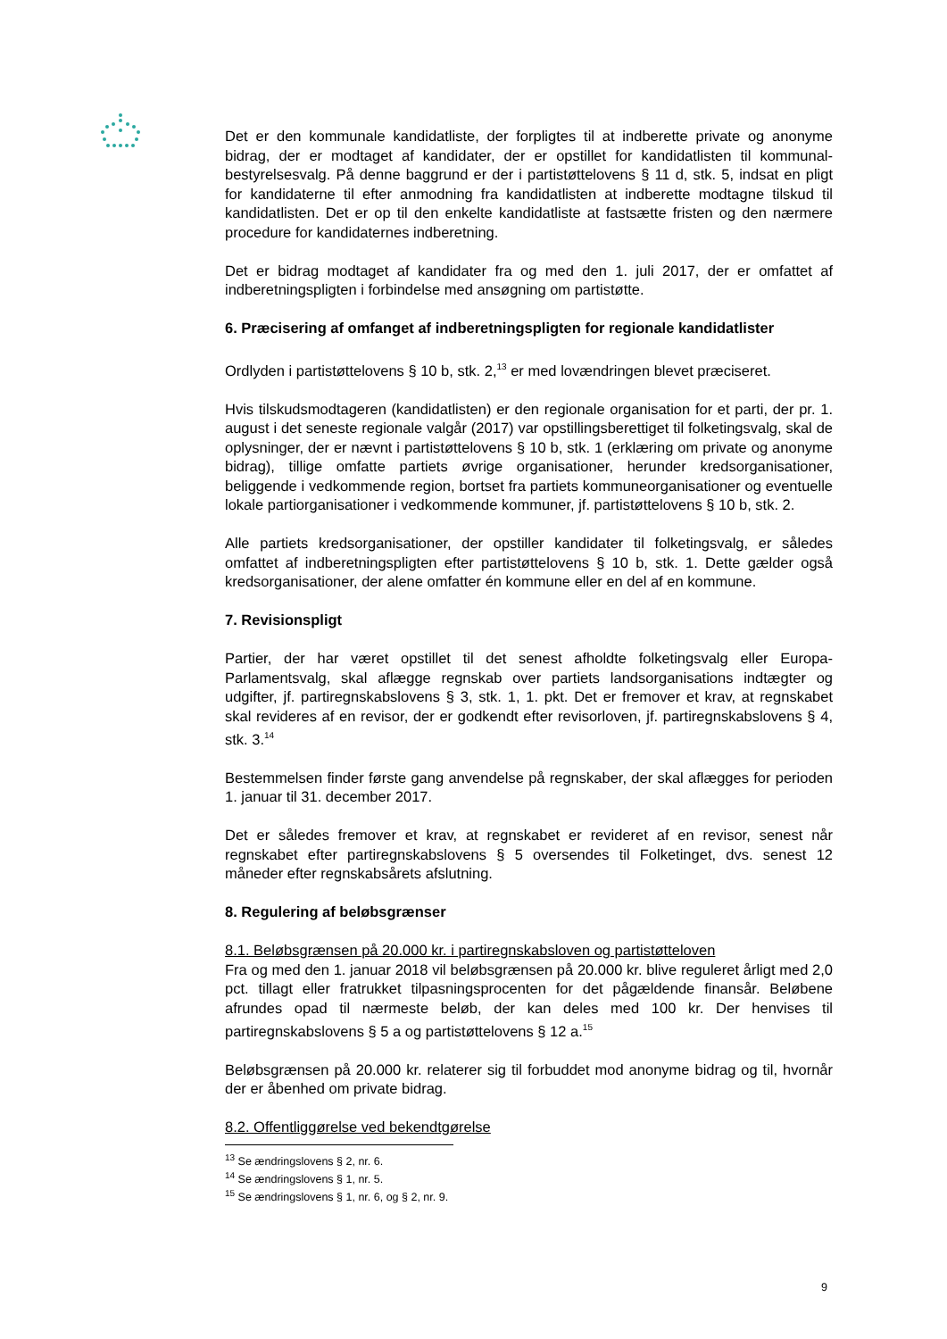Det er den kommunale kandidatliste, der forpligtes til at indberette private og anonyme bidrag, der er modtaget af kandidater, der er opstillet for kandidatlisten til kommunal­bestyrelsesvalg. På denne baggrund er der i partistøttelovens § 11 d, stk. 5, indsat en pligt for kandidaterne til efter anmodning fra kandidatlisten at indberette modtagne tilskud til kandidatlisten. Det er op til den enkelte kandidatliste at fastsætte fristen og den nærmere procedure for kandidaternes indberetning.
Det er bidrag modtaget af kandidater fra og med den 1. juli 2017, der er omfattet af indberetningspligten i forbindelse med ansøgning om partistøtte.
6. Præcisering af omfanget af indberetningspligten for regionale kandidatlister
Ordlyden i partistøttelovens § 10 b, stk. 2,<sup>13</sup> er med lovændringen blevet præciseret.
Hvis tilskudsmodtageren (kandidatlisten) er den regionale organisation for et parti, der pr. 1. august i det seneste regionale valgår (2017) var opstillingsberettiget til folke­tingsvalg, skal de oplysninger, der er nævnt i partistøttelovens § 10 b, stk. 1 (erklæring om private og anonyme bidrag), tillige omfatte partiets øvrige organisationer, herunder kredsorganisationer, beliggende i vedkommende region, bortset fra partiets kommu­neorganisationer og eventuelle lokale partiorganisationer i vedkommende kommuner, jf. partistøttelovens § 10 b, stk. 2.
Alle partiets kredsorganisationer, der opstiller kandidater til folketingsvalg, er således omfattet af indberetningspligten efter partistøttelovens § 10 b, stk. 1. Dette gælder også kredsorganisationer, der alene omfatter én kommune eller en del af en kommu­ne.
7. Revisionspligt
Partier, der har været opstillet til det senest afholdte folketingsvalg eller Europa-Parlamentsvalg, skal aflægge regnskab over partiets landsorganisations indtægter og udgifter, jf. partiregnskabslovens § 3, stk. 1, 1. pkt. Det er fremover et krav, at regn­skabet skal revideres af en revisor, der er godkendt efter revisorloven, jf. partiregn­skabslovens § 4, stk. 3.<sup>14</sup>
Bestemmelsen finder første gang anvendelse på regnskaber, der skal aflægges for perioden 1. januar til 31. december 2017.
Det er således fremover et krav, at regnskabet er revideret af en revisor, senest når regnskabet efter partiregnskabslovens § 5 oversendes til Folketinget, dvs. senest 12 måneder efter regnskabsårets afslutning.
8. Regulering af beløbsgrænser
8.1. Beløbsgrænsen på 20.000 kr. i partiregnskabsloven og partistøtteloven
Fra og med den 1. januar 2018 vil beløbsgrænsen på 20.000 kr. blive reguleret årligt med 2,0 pct. tillagt eller fratrukket tilpasningsprocenten for det pågældende finansår. Beløbene afrundes opad til nærmeste beløb, der kan deles med 100 kr. Der henvises til partiregnskabslovens § 5 a og partistøttelovens § 12 a.<sup>15</sup>
Beløbsgrænsen på 20.000 kr. relaterer sig til forbuddet mod anonyme bidrag og til, hvornår der er åbenhed om private bidrag.
8.2. Offentliggørelse ved bekendtgørelse
<sup>13</sup> Se ændringslovens § 2, nr. 6.
<sup>14</sup> Se ændringslovens § 1, nr. 5.
<sup>15</sup> Se ændringslovens § 1, nr. 6, og § 2, nr. 9.
9